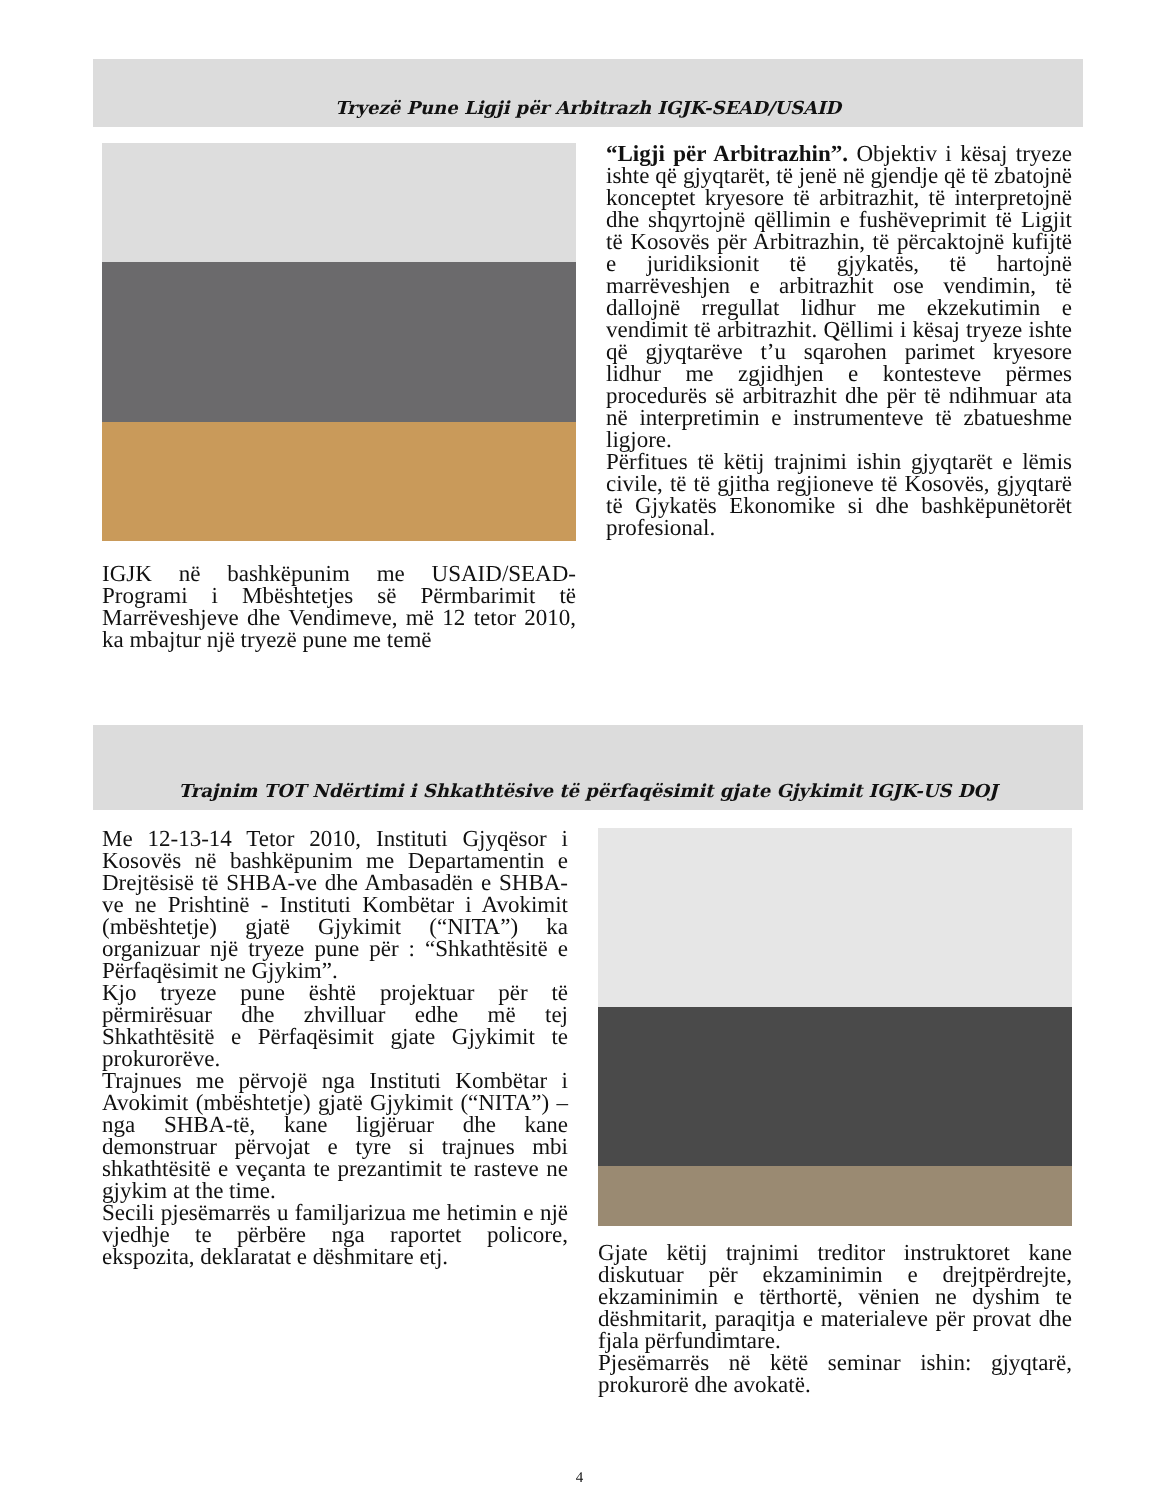Tryezë Pune Ligji për Arbitrazh IGJK-SEAD/USAID
IGJK në bashkëpunim me USAID/SEAD-Programi i Mbështetjes së Përmbarimit të Marrëveshjeve dhe Vendimeve, më 12 tetor 2010, ka mbajtur një tryezë pune me temë
“Ligji për Arbitrazhin”. Objektiv i kësaj tryeze ishte që gjyqtarët, të jenë në gjendje që të zbatojnë konceptet kryesore të arbitrazhit, të interpretojnë dhe shqyrtojnë qëllimin e fushëveprimit të Ligjit të Kosovës për Arbitrazhin, të përcaktojnë kufijtë e juridiksionit të gjykatës, të hartojnë marrëveshjen e arbitrazhit ose vendimin, të dallojnë rregullat lidhur me ekzekutimin e vendimit të arbitrazhit. Qëllimi i kësaj tryeze ishte që gjyqtarëve t’u sqarohen parimet kryesore lidhur me zgjidhjen e kontesteve përmes procedurës së arbitrazhit dhe për të ndihmuar ata në interpretimin e instrumenteve të zbatueshme ligjore.
Përfitues të këtij trajnimi ishin gjyqtarët e lëmis civile, të të gjitha regjioneve të Kosovës, gjyqtarë të Gjykatës Ekonomike si dhe bashkëpunëtorët profesional.
Trajnim TOT Ndërtimi i Shkathtësive të përfaqësimit gjate Gjykimit IGJK-US DOJ
Me 12-13-14 Tetor 2010, Instituti Gjyqësor i Kosovës në bashkëpunim me Departamentin e Drejtësisë të SHBA-ve dhe Ambasadën e SHBA-ve ne Prishtinë - Instituti Kombëtar i Avokimit (mbështetje) gjatë Gjykimit (“NITA”) ka organizuar një tryeze pune për : “Shkathtësitë e Përfaqësimit ne Gjykim”.
Kjo tryeze pune është projektuar për të përmirësuar dhe zhvilluar edhe më tej Shkathtësitë e Përfaqësimit gjate Gjykimit te prokurorëve.
Trajnues me përvojë nga Instituti Kombëtar i Avokimit (mbështetje) gjatë Gjykimit (“NITA”) – nga SHBA-të, kane ligjëruar dhe kane demonstruar përvojat e tyre si trajnues mbi shkathtësitë e veçanta te prezantimit te rasteve ne gjykim at the time.
Secili pjesëmarrës u familjarizua me hetimin e një vjedhje te përbëre nga raportet policore, ekspozita, deklaratat e dëshmitare etj.
Gjate këtij trajnimi treditor instruktoret kane diskutuar për ekzaminimin e drejtpërdrejte, ekzaminimin e tërthortë, vënien ne dyshim te dëshmitarit, paraqitja e materialeve për provat dhe fjala përfundimtare.
Pjesëmarrës në këtë seminar ishin: gjyqtarë, prokurorë dhe avokatë.
4